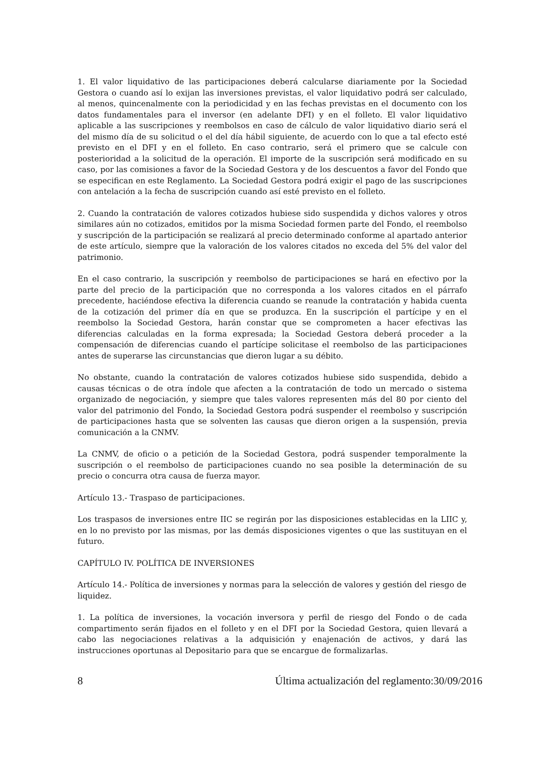1. El valor liquidativo de las participaciones deberá calcularse diariamente por la Sociedad Gestora o cuando así lo exijan las inversiones previstas, el valor liquidativo podrá ser calculado, al menos, quincenalmente con la periodicidad y en las fechas previstas en el documento con los datos fundamentales para el inversor (en adelante DFI) y en el folleto. El valor liquidativo aplicable a las suscripciones y reembolsos en caso de cálculo de valor liquidativo diario será el del mismo día de su solicitud o el del día hábil siguiente, de acuerdo con lo que a tal efecto esté previsto en el DFI y en el folleto. En caso contrario, será el primero que se calcule con posterioridad a la solicitud de la operación. El importe de la suscripción será modificado en su caso, por las comisiones a favor de la Sociedad Gestora y de los descuentos a favor del Fondo que se especifican en este Reglamento. La Sociedad Gestora podrá exigir el pago de las suscripciones con antelación a la fecha de suscripción cuando así esté previsto en el folleto.
2. Cuando la contratación de valores cotizados hubiese sido suspendida y dichos valores y otros similares aún no cotizados, emitidos por la misma Sociedad formen parte del Fondo, el reembolso y suscripción de la participación se realizará al precio determinado conforme al apartado anterior de este artículo, siempre que la valoración de los valores citados no exceda del 5% del valor del patrimonio.
En el caso contrario, la suscripción y reembolso de participaciones se hará en efectivo por la parte del precio de la participación que no corresponda a los valores citados en el párrafo precedente, haciéndose efectiva la diferencia cuando se reanude la contratación y habida cuenta de la cotización del primer día en que se produzca. En la suscripción el partícipe y en el reembolso la Sociedad Gestora, harán constar que se comprometen a hacer efectivas las diferencias calculadas en la forma expresada; la Sociedad Gestora deberá proceder a la compensación de diferencias cuando el partícipe solicitase el reembolso de las participaciones antes de superarse las circunstancias que dieron lugar a su débito.
No obstante, cuando la contratación de valores cotizados hubiese sido suspendida, debido a causas técnicas o de otra índole que afecten a la contratación de todo un mercado o sistema organizado de negociación, y siempre que tales valores representen más del 80 por ciento del valor del patrimonio del Fondo, la Sociedad Gestora podrá suspender el reembolso y suscripción de participaciones hasta que se solventen las causas que dieron origen a la suspensión, previa comunicación a la CNMV.
La CNMV, de oficio o a petición de la Sociedad Gestora, podrá suspender temporalmente la suscripción o el reembolso de participaciones cuando no sea posible la determinación de su precio o concurra otra causa de fuerza mayor.
Artículo 13.- Traspaso de participaciones.
Los traspasos de inversiones entre IIC se regirán por las disposiciones establecidas en la LIIC y, en lo no previsto por las mismas, por las demás disposiciones vigentes o que las sustituyan en el futuro.
CAPÍTULO IV. POLÍTICA DE INVERSIONES
Artículo 14.- Política de inversiones y normas para la selección de valores y gestión del riesgo de liquidez.
1. La política de inversiones, la vocación inversora y perfil de riesgo del Fondo o de cada compartimento serán fijados en el folleto y en el DFI por la Sociedad Gestora, quien llevará a cabo las negociaciones relativas a la adquisición y enajenación de activos, y dará las instrucciones oportunas al Depositario para que se encargue de formalizarlas.
8 Última actualización del reglamento:30/09/2016